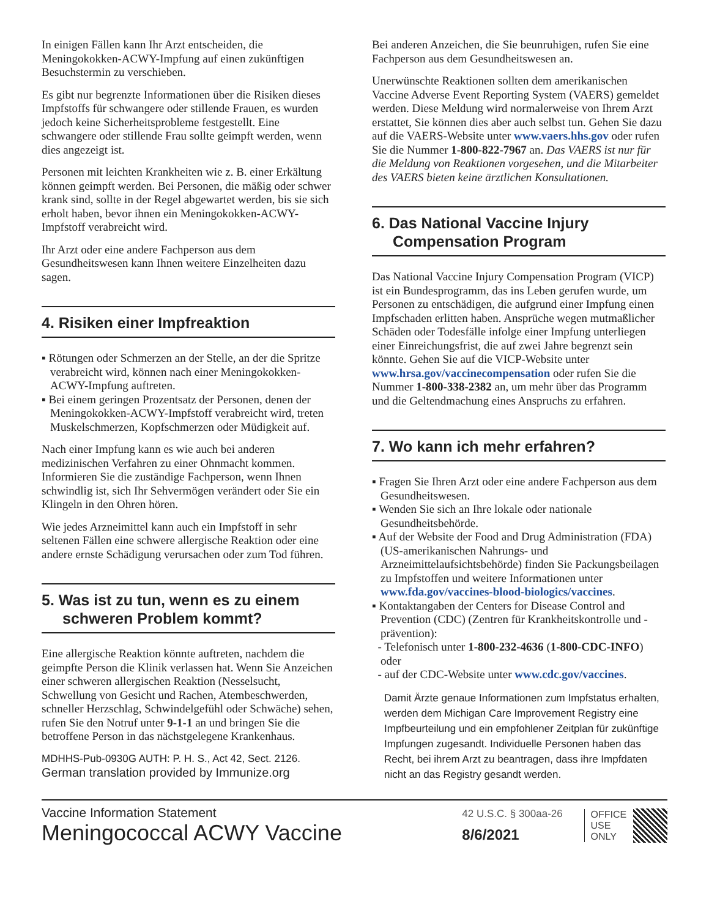In einigen Fällen kann Ihr Arzt entscheiden, die Meningokokken-ACWY-Impfung auf einen zukünftigen Besuchstermin zu verschieben.
Es gibt nur begrenzte Informationen über die Risiken dieses Impfstoffs für schwangere oder stillende Frauen, es wurden jedoch keine Sicherheitsprobleme festgestellt. Eine schwangere oder stillende Frau sollte geimpft werden, wenn dies angezeigt ist.
Personen mit leichten Krankheiten wie z. B. einer Erkältung können geimpft werden. Bei Personen, die mäßig oder schwer krank sind, sollte in der Regel abgewartet werden, bis sie sich erholt haben, bevor ihnen ein Meningokokken-ACWY-Impfstoff verabreicht wird.
Ihr Arzt oder eine andere Fachperson aus dem Gesundheitswesen kann Ihnen weitere Einzelheiten dazu sagen.
4. Risiken einer Impfreaktion
▪ Rötungen oder Schmerzen an der Stelle, an der die Spritze verabreicht wird, können nach einer Meningokokken-ACWY-Impfung auftreten.
▪ Bei einem geringen Prozentsatz der Personen, denen der Meningokokken-ACWY-Impfstoff verabreicht wird, treten Muskelschmerzen, Kopfschmerzen oder Müdigkeit auf.
Nach einer Impfung kann es wie auch bei anderen medizinischen Verfahren zu einer Ohnmacht kommen. Informieren Sie die zuständige Fachperson, wenn Ihnen schwindlig ist, sich Ihr Sehvermögen verändert oder Sie ein Klingeln in den Ohren hören.
Wie jedes Arzneimittel kann auch ein Impfstoff in sehr seltenen Fällen eine schwere allergische Reaktion oder eine andere ernste Schädigung verursachen oder zum Tod führen.
5. Was ist zu tun, wenn es zu einem schweren Problem kommt?
Eine allergische Reaktion könnte auftreten, nachdem die geimpfte Person die Klinik verlassen hat. Wenn Sie Anzeichen einer schweren allergischen Reaktion (Nesselsucht, Schwellung von Gesicht und Rachen, Atembeschwerden, schneller Herzschlag, Schwindelgefühl oder Schwäche) sehen, rufen Sie den Notruf unter 9-1-1 an und bringen Sie die betroffene Person in das nächstgelegene Krankenhaus.
MDHHS-Pub-0930G AUTH: P. H. S., Act 42, Sect. 2126.
German translation provided by Immunize.org
Bei anderen Anzeichen, die Sie beunruhigen, rufen Sie eine Fachperson aus dem Gesundheitswesen an.
Unerwünschte Reaktionen sollten dem amerikanischen Vaccine Adverse Event Reporting System (VAERS) gemeldet werden. Diese Meldung wird normalerweise von Ihrem Arzt erstattet, Sie können dies aber auch selbst tun. Gehen Sie dazu auf die VAERS-Website unter www.vaers.hhs.gov oder rufen Sie die Nummer 1-800-822-7967 an. Das VAERS ist nur für die Meldung von Reaktionen vorgesehen, und die Mitarbeiter des VAERS bieten keine ärztlichen Konsultationen.
6. Das National Vaccine Injury Compensation Program
Das National Vaccine Injury Compensation Program (VICP) ist ein Bundesprogramm, das ins Leben gerufen wurde, um Personen zu entschädigen, die aufgrund einer Impfung einen Impfschaden erlitten haben. Ansprüche wegen mutmaßlicher Schäden oder Todesfälle infolge einer Impfung unterliegen einer Einreichungsfrist, die auf zwei Jahre begrenzt sein könnte. Gehen Sie auf die VICP-Website unter www.hrsa.gov/vaccinecompensation oder rufen Sie die Nummer 1-800-338-2382 an, um mehr über das Programm und die Geltendmachung eines Anspruchs zu erfahren.
7. Wo kann ich mehr erfahren?
▪ Fragen Sie Ihren Arzt oder eine andere Fachperson aus dem Gesundheitswesen.
▪ Wenden Sie sich an Ihre lokale oder nationale Gesundheitsbehörde.
▪ Auf der Website der Food and Drug Administration (FDA) (US-amerikanischen Nahrungs- und Arzneimittelaufsichtsbehörde) finden Sie Packungsbeilagen zu Impfstoffen und weitere Informationen unter www.fda.gov/vaccines-blood-biologics/vaccines.
▪ Kontaktangaben der Centers for Disease Control and Prevention (CDC) (Zentren für Krankheitskontrolle und -prävention):
- Telefonisch unter 1-800-232-4636 (1-800-CDC-INFO) oder
- auf der CDC-Website unter www.cdc.gov/vaccines.
Damit Ärzte genaue Informationen zum Impfstatus erhalten, werden dem Michigan Care Improvement Registry eine Impfbeurteilung und ein empfohlener Zeitplan für zukünftige Impfungen zugesandt. Individuelle Personen haben das Recht, bei ihrem Arzt zu beantragen, dass ihre Impfdaten nicht an das Registry gesandt werden.
Vaccine Information Statement
Meningococcal ACWY Vaccine
42 U.S.C. § 300aa-26
8/6/2021
OFFICE
USE
ONLY